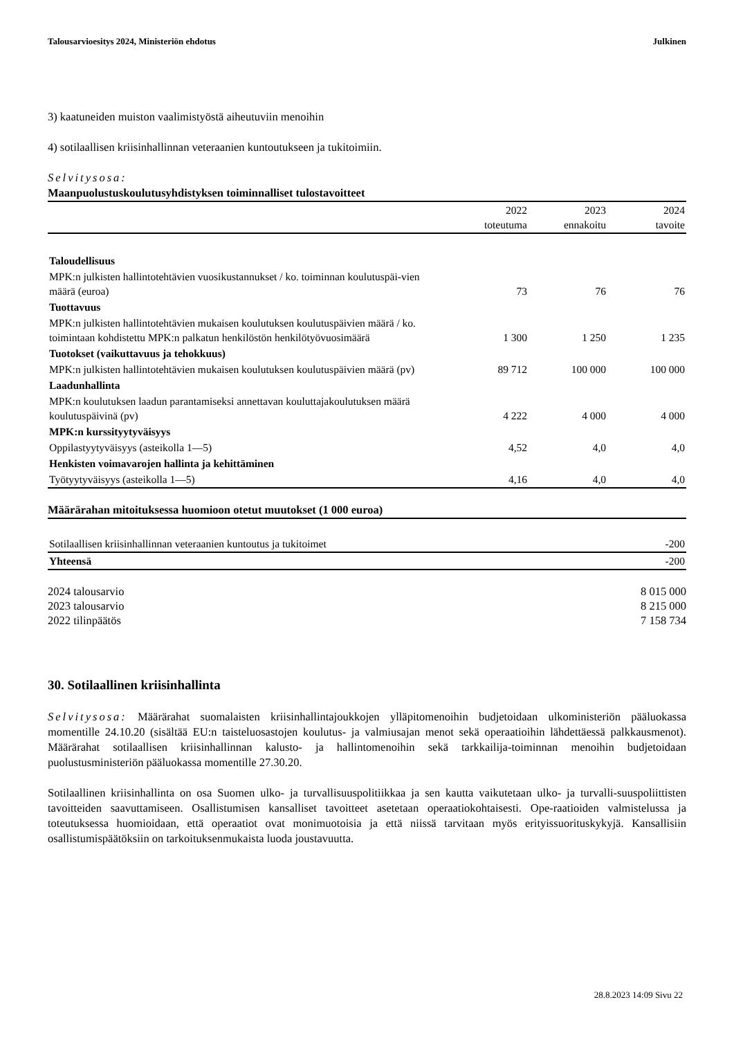Talousarvioesitys 2024, Ministeriön ehdotus Julkinen
3) kaatuneiden muiston vaalimistyöstä aiheutuviin menoihin
4) sotilaallisen kriisinhallinnan veteraanien kuntoutukseen ja tukitoimiin.
Selvitysosa:
Maanpuolustuskoulutusyhdistyksen toiminnalliset tulostavoitteet
| | 2022 toteutuma | 2023 ennakoitu | 2024 tavoite |
| --- | --- | --- | --- |
| Taloudellisuus | | | |
| MPK:n julkisten hallintotehtävien vuosikustannukset / ko. toiminnan koulutuspäi-vien määrä (euroa) | 73 | 76 | 76 |
| Tuottavuus | | | |
| MPK:n julkisten hallintotehtävien mukaisen koulutuksen koulutuspäivien määrä / ko. toimintaan kohdistettu MPK:n palkatun henkilöstön henkilötyövuosimäärä | 1 300 | 1 250 | 1 235 |
| Tuotokset (vaikuttavuus ja tehokkuus) | | | |
| MPK:n julkisten hallintotehtävien mukaisen koulutuksen koulutuspäivien määrä (pv) | 89 712 | 100 000 | 100 000 |
| Laadunhallinta | | | |
| MPK:n koulutuksen laadun parantamiseksi annettavan kouluttajakoulutuksen määrä koulutuspäivinä (pv) | 4 222 | 4 000 | 4 000 |
| MPK:n kurssityytyväisyys | | | |
| Oppilastyytyväisyys (asteikolla 1—5) | 4,52 | 4,0 | 4,0 |
| Henkisten voimavarojen hallinta ja kehittäminen | | | |
| Työtyytyväisyys (asteikolla 1—5) | 4,16 | 4,0 | 4,0 |
Määrärahan mitoituksessa huomioon otetut muutokset (1 000 euroa)
| Sotilaallisen kriisinhallinnan veteraanien kuntoutus ja tukitoimet | -200 |
| Yhteensä | -200 |
| 2024 talousarvio | 8 015 000 |
| 2023 talousarvio | 8 215 000 |
| 2022 tilinpäätös | 7 158 734 |
30. Sotilaallinen kriisinhallinta
Selvitysosa: Määrärahat suomalaisten kriisinhallintajoukkojen ylläpitomenoihin budjetoidaan ulkoministeriön pääluokassa momentille 24.10.20 (sisältää EU:n taisteluosastojen koulutus- ja valmiusajan menot sekä operaatioihin lähdettäessä palkkausmenot). Määrärahat sotilaallisen kriisinhallinnan kalusto- ja hallintomenoihin sekä tarkkailija-toiminnan menoihin budjetoidaan puolustusministeriön pääluokassa momentille 27.30.20.
Sotilaallinen kriisinhallinta on osa Suomen ulko- ja turvallisuuspolitiikkaa ja sen kautta vaikutetaan ulko- ja turvalli-suuspoliittisten tavoitteiden saavuttamiseen. Osallistumisen kansalliset tavoitteet asetetaan operaatiokohtaisesti. Ope-raatioiden valmistelussa ja toteutuksessa huomioidaan, että operaatiot ovat monimuotoisia ja että niissä tarvitaan myös erityissuorituskykyjä. Kansallisiin osallistumispäätöksiin on tarkoituksenmukaista luoda joustavuutta.
28.8.2023 14:09 Sivu 22